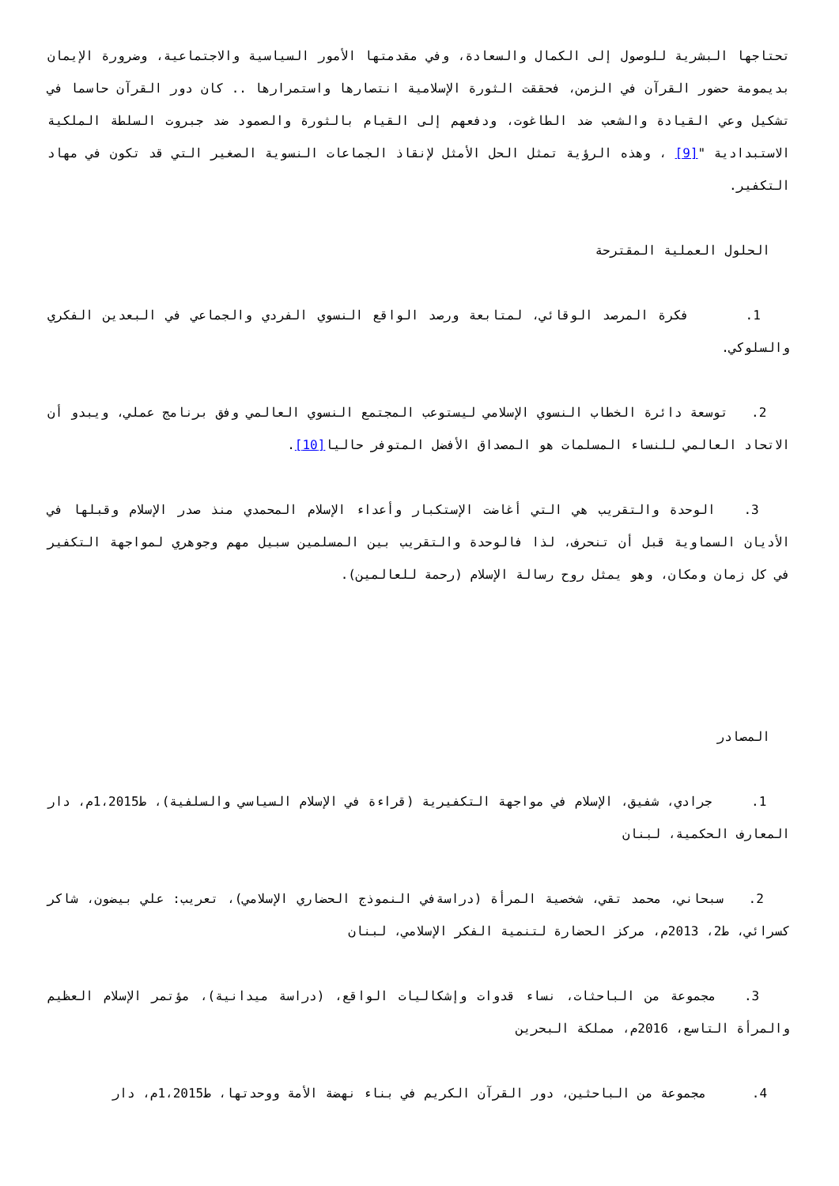تحتاجها البشرية للوصول إلى الكمال والسعادة، وفي مقدمتها الأمور السياسية والاجتماعية، وضرورة الإيمان بديمومة حضور القرآن في الزمن، فحققت الثورة الإسلامية انتصارها واستمرارها .. كان دور القرآن حاسما في تشكيل وعي القيادة والشعب ضد الطاغوت، ودفعهم إلى القيام بالثورة والصمود ضد جبروت السلطة الملكية الاستبدادية "[9] ، وهذه الرؤية تمثل الحل الأمثل لإنقاذ الجماعات النسوية الصغير التي قد تكون في مهاد التكفير.
الحلول العملية المقترحة
1. فكرة المرصد الوقائي، لمتابعة ورصد الواقع النسوي الفردي والجماعي في البعدين الفكري والسلوكي.
2. توسعة دائرة الخطاب النسوي الإسلامي ليستوعب المجتمع النسوي العالمي وفق برنامج عملي، ويبدو أن الاتحاد العالمي للنساء المسلمات هو المصداق الأفضل المتوفر حاليا[10].
3. الوحدة والتقريب هي التي أغاضت الإستكبار وأعداء الإسلام المحمدي منذ صدر الإسلام وقبلها في الأديان السماوية قبل أن تنحرف، لذا فالوحدة والتقريب بين المسلمين سبيل مهم وجوهري لمواجهة التكفير في كل زمان ومكان، وهو يمثل روح رسالة الإسلام (رحمة للعالمين).
المصادر
1. جرادي، شفيق، الإسلام في مواجهة التكفيرية (قراءة في الإسلام السياسي والسلفية)، ط1،2015م، دار المعارف الحكمية، لبنان
2. سبحاني، محمد تقي، شخصية المرأة (دراسةفي النموذج الحضاري الإسلامي)، تعريب: علي بيضون، شاكر كسرائي، ط2، 2013م، مركز الحضارة لتنمية الفكر الإسلامي، لبنان
3. مجموعة من الباحثات، نساء قدوات وإشكاليات الواقع، (دراسة ميدانية)، مؤتمر الإسلام العظيم والمرأة التاسع، 2016م، مملكة البحرين
4. مجموعة من الباحثين، دور القرآن الكريم في بناء نهضة الأمة ووحدتها، ط1،2015م، دار